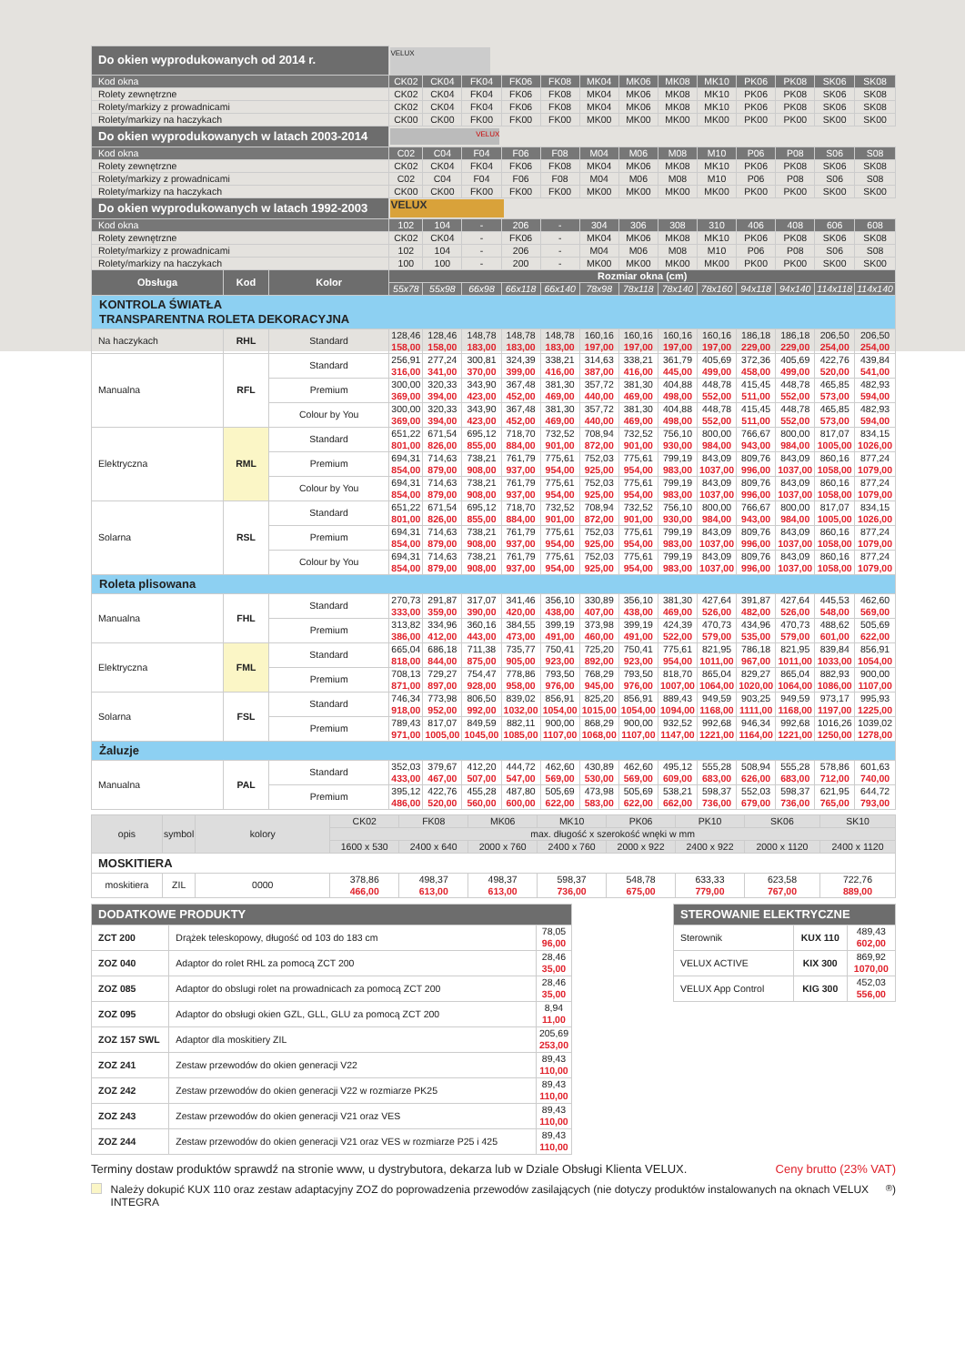| Do okien wyprodukowanych od 2014 r. | | | VELUX | | | | | | | | | | | | |
| Kod okna | | | CK02 | CK04 | FK04 | FK06 | FK08 | MK04 | MK06 | MK08 | MK10 | PK06 | PK08 | SK06 | SK08 |
| Rolety zewnętrzne | | | CK02 | CK04 | FK04 | FK06 | FK08 | MK04 | MK06 | MK08 | MK10 | PK06 | PK08 | SK06 | SK08 |
| Rolety/markizy z prowadnicami | | | CK02 | CK04 | FK04 | FK06 | FK08 | MK04 | MK06 | MK08 | MK10 | PK06 | PK08 | SK06 | SK08 |
| Rolety/markizy na haczykach | | | CK00 | CK00 | FK00 | FK00 | FK00 | MK00 | MK00 | MK00 | MK00 | PK00 | PK00 | SK00 | SK00 |
| Do okien wyprodukowanych w latach 2003-2014 | | | VELUX | | | | | | | | | | | | |
| Kod okna | | | C02 | C04 | F04 | F06 | F08 | M04 | M06 | M08 | M10 | P06 | P08 | S06 | S08 |
| Rolety zewnętrzne | | | CK02 | CK04 | FK04 | FK06 | FK08 | MK04 | MK06 | MK08 | MK10 | PK06 | PK08 | SK06 | SK08 |
| Rolety/markizy z prowadnicami | | | C02 | C04 | F04 | F06 | F08 | M04 | M06 | M08 | M10 | P06 | P08 | S06 | S08 |
| Rolety/markizy na haczykach | | | CK00 | CK00 | FK00 | FK00 | FK00 | MK00 | MK00 | MK00 | MK00 | PK00 | PK00 | SK00 | SK00 |
| Do okien wyprodukowanych w latach 1992-2003 | | | VELUX | | | | | | | | | | | | |
| Kod okna | | | 102 | 104 | - | 206 | - | 304 | 306 | 308 | 310 | 406 | 408 | 606 | 608 |
| Rolety zewnętrzne | | | CK02 | CK04 | - | FK06 | - | MK04 | MK06 | MK08 | MK10 | PK06 | PK08 | SK06 | SK08 |
| Rolety/markizy z prowadnicami | | | 102 | 104 | - | 206 | - | M04 | M06 | M08 | M10 | P06 | P08 | S06 | S08 |
| Rolety/markizy na haczykach | | | 100 | 100 | - | 200 | - | MK00 | MK00 | MK00 | MK00 | PK00 | PK00 | SK00 | SK00 |
| Obsługa | Kod | Kolor | Rozmiar okna (cm) | | | | | | | | | | | | |
| | | | 55x78 | 55x98 | 66x98 | 66x118 | 66x140 | 78x98 | 78x118 | 78x140 | 78x160 | 94x118 | 94x140 | 114x118 | 114x140 |
| KONTROLA ŚWIATŁA TRANSPARENTNA ROLETA DEKORACYJNA | | | | | | | | | | | | | | | |
| Na haczykach | RHL | Standard | 128,46 158,00 | 128,46 158,00 | 148,78 183,00 | 148,78 183,00 | 148,78 183,00 | 160,16 197,00 | 160,16 197,00 | 160,16 197,00 | 160,16 197,00 | 186,18 229,00 | 186,18 229,00 | 206,50 254,00 | 206,50 254,00 |
| Manualna | RFL | Standard | 256,91 316,00 | 277,24 341,00 | 300,81 370,00 | 324,39 399,00 | 338,21 416,00 | 314,63 387,00 | 338,21 416,00 | 361,79 445,00 | 405,69 499,00 | 372,36 458,00 | 405,69 499,00 | 422,76 520,00 | 439,84 541,00 |
| | | Premium | 300,00 369,00 | 320,33 394,00 | 343,90 423,00 | 367,48 452,00 | 381,30 469,00 | 357,72 440,00 | 381,30 469,00 | 404,88 498,00 | 448,78 552,00 | 415,45 511,00 | 448,78 552,00 | 465,85 573,00 | 482,93 594,00 |
| | | Colour by You | 300,00 369,00 | 320,33 394,00 | 343,90 423,00 | 367,48 452,00 | 381,30 469,00 | 357,72 440,00 | 381,30 469,00 | 404,88 498,00 | 448,78 552,00 | 415,45 511,00 | 448,78 552,00 | 465,85 573,00 | 482,93 594,00 |
| Elektryczna | RML | Standard | 651,22 801,00 | 671,54 826,00 | 695,12 855,00 | 718,70 884,00 | 732,52 901,00 | 708,94 872,00 | 732,52 901,00 | 756,10 930,00 | 800,00 984,00 | 766,67 943,00 | 800,00 984,00 | 817,07 1005,00 | 834,15 1026,00 |
| | | Premium | 694,31 854,00 | 714,63 879,00 | 738,21 908,00 | 761,79 937,00 | 775,61 954,00 | 752,03 925,00 | 775,61 954,00 | 799,19 983,00 | 843,09 1037,00 | 809,76 996,00 | 843,09 1037,00 | 860,16 1058,00 | 877,24 1079,00 |
| | | Colour by You | 694,31 854,00 | 714,63 879,00 | 738,21 908,00 | 761,79 937,00 | 775,61 954,00 | 752,03 925,00 | 775,61 954,00 | 799,19 983,00 | 843,09 1037,00 | 809,76 996,00 | 843,09 1037,00 | 860,16 1058,00 | 877,24 1079,00 |
| Solarna | RSL | Standard | 651,22 801,00 | 671,54 826,00 | 695,12 855,00 | 718,70 884,00 | 732,52 901,00 | 708,94 872,00 | 732,52 901,00 | 756,10 930,00 | 800,00 984,00 | 766,67 943,00 | 800,00 984,00 | 817,07 1005,00 | 834,15 1026,00 |
| | | Premium | 694,31 854,00 | 714,63 879,00 | 738,21 908,00 | 761,79 937,00 | 775,61 954,00 | 752,03 925,00 | 775,61 954,00 | 799,19 983,00 | 843,09 1037,00 | 809,76 996,00 | 843,09 1037,00 | 860,16 1058,00 | 877,24 1079,00 |
| | | Colour by You | 694,31 854,00 | 714,63 879,00 | 738,21 908,00 | 761,79 937,00 | 775,61 954,00 | 752,03 925,00 | 775,61 954,00 | 799,19 983,00 | 843,09 1037,00 | 809,76 996,00 | 843,09 1037,00 | 860,16 1058,00 | 877,24 1079,00 |
| Roleta plisowana | | | | | | | | | | | | | | | |
| Manualna | FHL | Standard | 270,73 333,00 | 291,87 359,00 | 317,07 390,00 | 341,46 420,00 | 356,10 438,00 | 330,89 407,00 | 356,10 438,00 | 381,30 469,00 | 427,64 526,00 | 391,87 482,00 | 427,64 526,00 | 445,53 548,00 | 462,60 569,00 |
| | | Premium | 313,82 386,00 | 334,96 412,00 | 360,16 443,00 | 384,55 473,00 | 399,19 491,00 | 373,98 460,00 | 399,19 491,00 | 424,39 522,00 | 470,73 579,00 | 434,96 535,00 | 470,73 579,00 | 488,62 601,00 | 505,69 622,00 |
| Elektryczna | FML | Standard | 665,04 818,00 | 686,18 844,00 | 711,38 875,00 | 735,77 905,00 | 750,41 923,00 | 725,20 892,00 | 750,41 923,00 | 775,61 954,00 | 821,95 1011,00 | 786,18 967,00 | 821,95 1011,00 | 839,84 1033,00 | 856,91 1054,00 |
| | | Premium | 708,13 871,00 | 729,27 897,00 | 754,47 928,00 | 778,86 958,00 | 793,50 976,00 | 768,29 945,00 | 793,50 976,00 | 818,70 1007,00 | 865,04 1064,00 | 829,27 1020,00 | 865,04 1064,00 | 882,93 1086,00 | 900,00 1107,00 |
| Solarna | FSL | Standard | 746,34 918,00 | 773,98 952,00 | 806,50 992,00 | 839,02 1032,00 | 856,91 1054,00 | 825,20 1015,00 | 856,91 1054,00 | 889,43 1094,00 | 949,59 1168,00 | 903,25 1111,00 | 949,59 1168,00 | 973,17 1197,00 | 995,93 1225,00 |
| | | Premium | 789,43 971,00 | 817,07 1005,00 | 849,59 1045,00 | 882,11 1085,00 | 900,00 1107,00 | 868,29 1068,00 | 900,00 1107,00 | 932,52 1147,00 | 992,68 1221,00 | 946,34 1164,00 | 992,68 1221,00 | 1016,26 1250,00 | 1039,02 1278,00 |
| Żaluzje | | | | | | | | | | | | | | | |
| Manualna | PAL | Standard | 352,03 433,00 | 379,67 467,00 | 412,20 507,00 | 444,72 547,00 | 462,60 569,00 | 430,89 530,00 | 462,60 569,00 | 495,12 609,00 | 555,28 683,00 | 508,94 626,00 | 555,28 683,00 | 578,86 712,00 | 601,63 740,00 |
| | | Premium | 395,12 486,00 | 422,76 520,00 | 455,28 560,00 | 487,80 600,00 | 505,69 622,00 | 473,98 583,00 | 505,69 622,00 | 538,21 662,00 | 598,37 736,00 | 552,03 679,00 | 598,37 736,00 | 621,95 765,00 | 644,72 793,00 |
| opis | symbol | kolory | CK02 | FK08 | MK06 | MK10 | PK06 | PK10 | SK06 | SK10 |
| | | | max. długość x szerokość wnęki w mm | | | | | | | |
| | | | 1600 x 530 | 2400 x 640 | 2000 x 760 | 2400 x 760 | 2000 x 922 | 2400 x 922 | 2000 x 1120 | 2400 x 1120 |
| MOSKITIERA | | | | | | | | | | |
| moskitiera | ZIL | 0000 | 378,86 466,00 | 498,37 613,00 | 498,37 613,00 | 598,37 736,00 | 548,78 675,00 | 633,33 779,00 | 623,58 767,00 | 722,76 889,00 |
| DODATKOWE PRODUKTY | | |
| --- | --- | --- |
| ZCT 200 | Drążek teleskopowy, długość od 103 do 183 cm | 78,05 96,00 |
| ZOZ 040 | Adaptor do rolet RHL za pomocą ZCT 200 | 28,46 35,00 |
| ZOZ 085 | Adaptor do obslugi rolet na prowadnicach za pomocą ZCT 200 | 28,46 35,00 |
| ZOZ 095 | Adaptor do obsługi okien GZL, GLL, GLU za pomocą ZCT 200 | 8,94 11,00 |
| ZOZ 157 SWL | Adaptor dla moskitiery ZIL | 205,69 253,00 |
| ZOZ 241 | Zestaw przewodów do okien generacji V22 | 89,43 110,00 |
| ZOZ 242 | Zestaw przewodów do okien generacji V22 w rozmiarze PK25 | 89,43 110,00 |
| ZOZ 243 | Zestaw przewodów do okien generacji V21 oraz VES | 89,43 110,00 |
| ZOZ 244 | Zestaw przewodów do okien generacji V21 oraz VES w rozmiarze P25 i 425 | 89,43 110,00 |
| STEROWANIE ELEKTRYCZNE | | |
| --- | --- | --- |
| Sterownik | KUX 110 | 489,43 602,00 |
| VELUX ACTIVE | KIX 300 | 869,92 1070,00 |
| VELUX App Control | KIG 300 | 452,03 556,00 |
Terminy dostaw produktów sprawdź na stronie www, u dystrybutora, dekarza lub w Dziale Obsługi Klienta VELUX. Ceny brutto (23% VAT)
Należy dokupić KUX 110 oraz zestaw adaptacyjny ZOZ do poprowadzenia przewodów zasilających (nie dotyczy produktów instalowanych na oknach VELUX INTEGRA<sup>®</sup>)